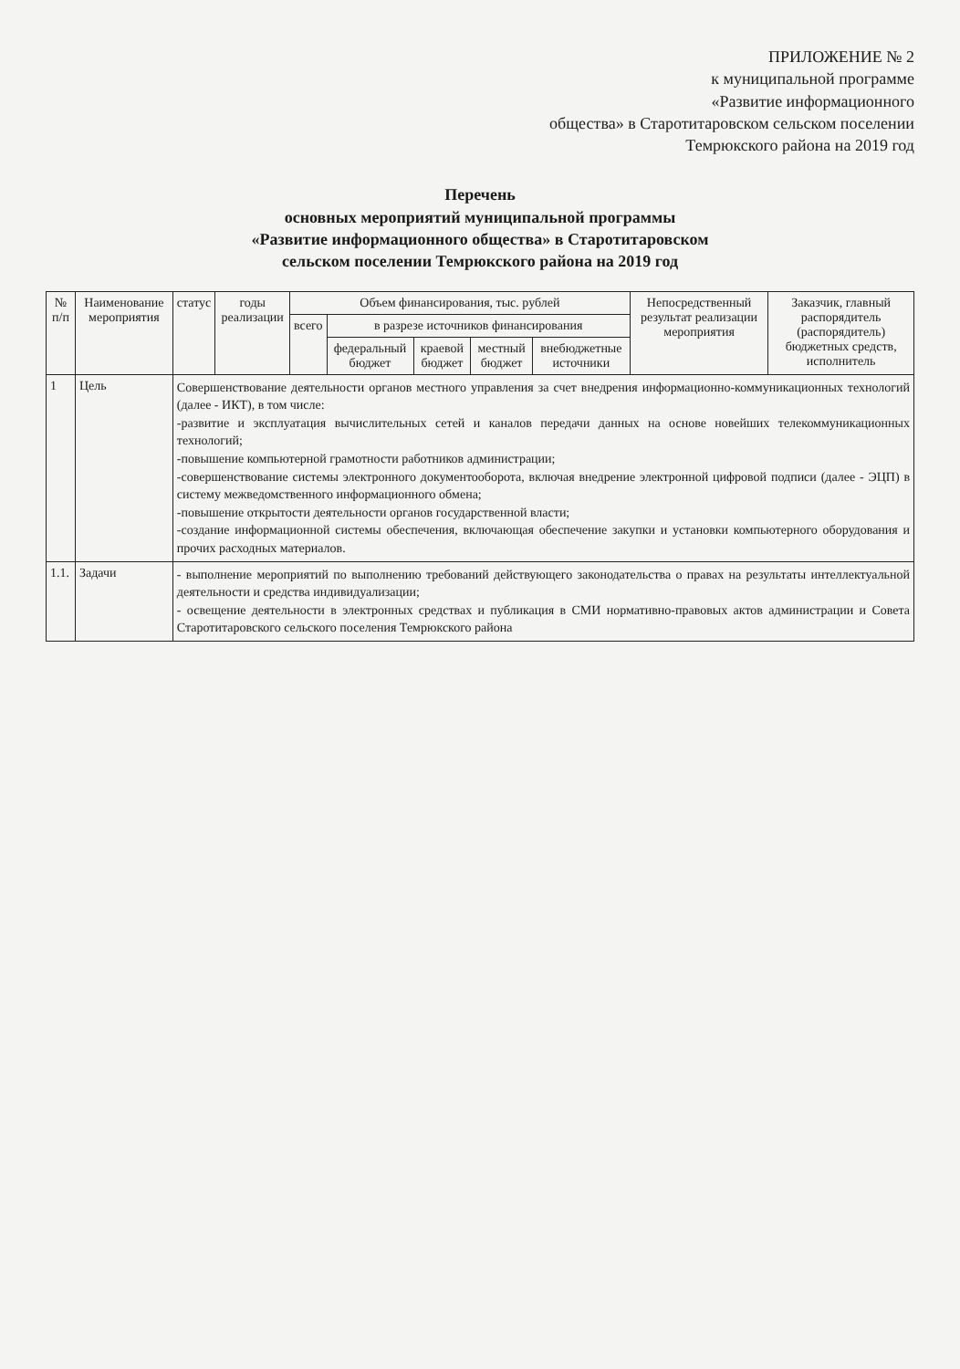ПРИЛОЖЕНИЕ № 2
к муниципальной программе
«Развитие информационного
общества» в Старотитаровском сельском поселении
Темрюкского района на 2019 год
Перечень
основных мероприятий муниципальной программы
«Развитие информационного общества» в Старотитаровском
сельском поселении Темрюкского района на 2019 год
| № п/п | Наименование мероприятия | статус | годы реализации | Объем финансирования, тыс. рублей | | | | | Непосредственный результат реализации мероприятия | Заказчик, главный распорядитель (распорядитель) бюджетных средств, исполнитель |
| --- | --- | --- | --- | --- | --- | --- | --- | --- | --- | --- |
| | | | | всего | в разрезе источников финансирования | | | | | |
| | | | | | федеральный бюджет | краевой бюджет | местный бюджет | внебюджетные источники | | |
| 1 | Цель | Совершенствование деятельности органов местного управления за счет внедрения информационно-коммуникационных технологий (далее - ИКТ), в том числе: -развитие и эксплуатация вычислительных сетей и каналов передачи данных на основе новейших телекоммуникационных технологий; -повышение компьютерной грамотности работников администрации; -совершенствование системы электронного документооборота, включая внедрение электронной цифровой подписи (далее - ЭЦП) в систему межведомственного информационного обмена; -повышение открытости деятельности органов государственной власти; -создание информационной системы обеспечения, включающая обеспечение закупки и установки компьютерного оборудования и прочих расходных материалов. | | | | | | | | |
| 1.1. | Задачи | - выполнение мероприятий по выполнению требований действующего законодательства о правах на результаты интеллектуальной деятельности и средства индивидуализации; - освещение деятельности в электронных средствах и публикация в СМИ нормативно-правовых актов администрации и Совета Старотитаровского сельского поселения Темрюкского района | | | | | | | | |